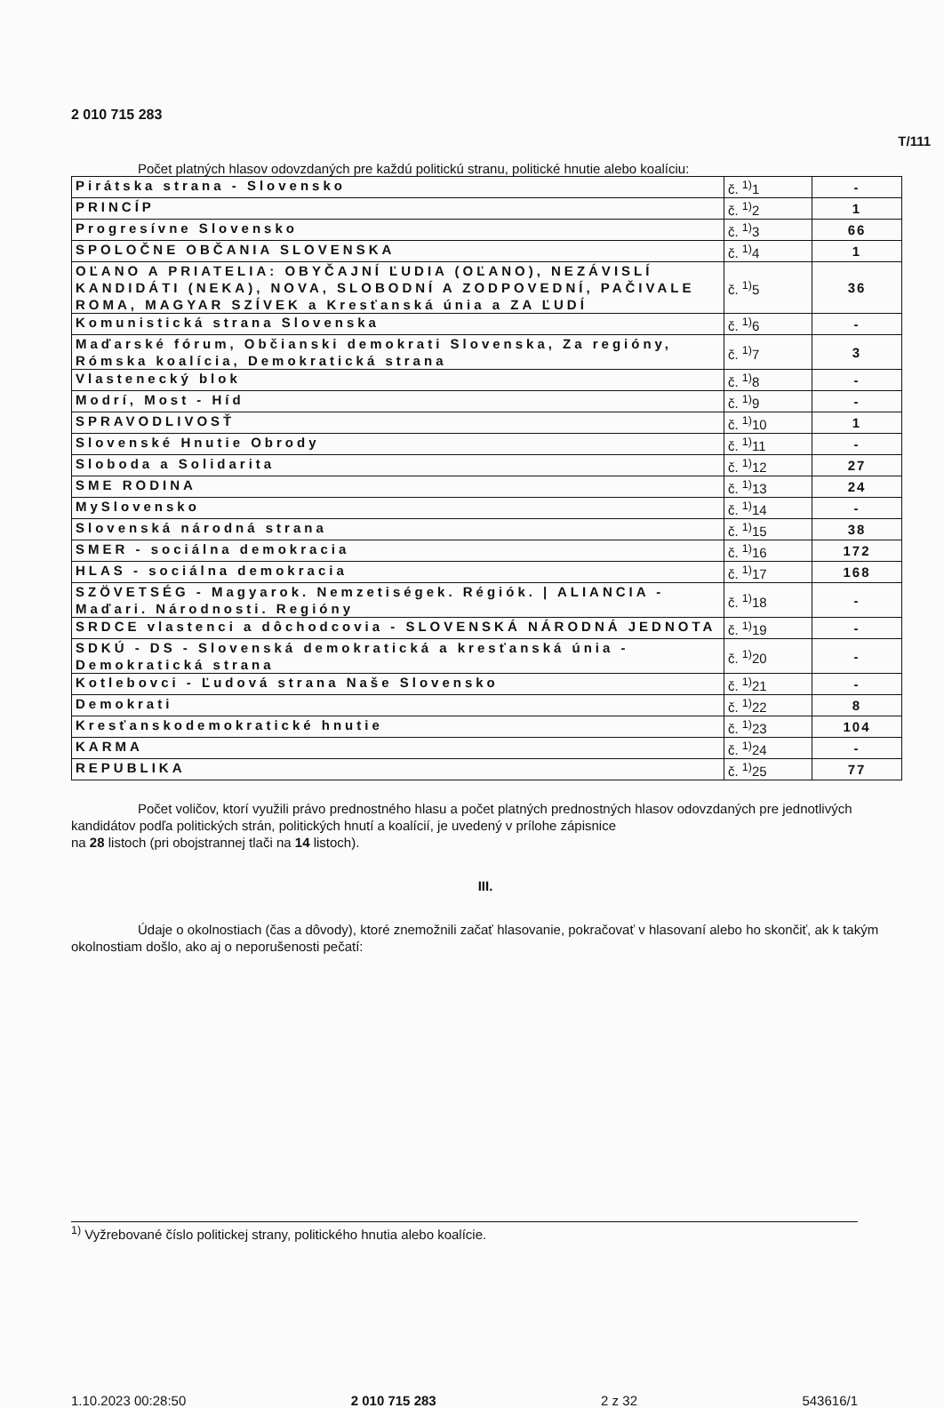2 010 715 283
T/111
Počet platných hlasov odovzdaných pre každú politickú stranu, politické hnutie alebo koalíciu:
| Pirátska strana - Slovensko | č. <sup>1)</sup>1 | - |
| PRINCÍP | č. <sup>1)</sup>2 | 1 |
| Progresívne Slovensko | č. <sup>1)</sup>3 | 66 |
| SPOLOČNE OBČANIA SLOVENSKA | č. <sup>1)</sup>4 | 1 |
| OĽANO A PRIATELIA: OBYČAJNÍ ĽUDIA (OĽANO), NEZÁVISLÍ KANDIDÁTI (NEKA), NOVA, SLOBODNÍ A ZODPOVEDNÍ, PAČIVALE ROMA, MAGYAR SZÍVEK a Kresťanská únia a ZA ĽUDÍ | č. <sup>1)</sup>5 | 36 |
| Komunistická strana Slovenska | č. <sup>1)</sup>6 | - |
| Maďarské fórum, Občianski demokrati Slovenska, Za regióny, Rómska koalícia, Demokratická strana | č. <sup>1)</sup>7 | 3 |
| Vlastenecký blok | č. <sup>1)</sup>8 | - |
| Modrí, Most - Híd | č. <sup>1)</sup>9 | - |
| SPRAVODLIVOSŤ | č. <sup>1)</sup>10 | 1 |
| Slovenské Hnutie Obrody | č. <sup>1)</sup>11 | - |
| Sloboda a Solidarita | č. <sup>1)</sup>12 | 27 |
| SME RODINA | č. <sup>1)</sup>13 | 24 |
| MySlovensko | č. <sup>1)</sup>14 | - |
| Slovenská národná strana | č. <sup>1)</sup>15 | 38 |
| SMER - sociálna demokracia | č. <sup>1)</sup>16 | 172 |
| HLAS - sociálna demokracia | č. <sup>1)</sup>17 | 168 |
| SZÖVETSÉG - Magyarok. Nemzetiségek. Régiók. / ALIANCIA - Maďari. Národnosti. Regióny | č. <sup>1)</sup>18 | - |
| SRDCE vlastenci a dôchodcovia - SLOVENSKÁ NÁRODNÁ JEDNOTA | č. <sup>1)</sup>19 | - |
| SDKÚ - DS - Slovenská demokratická a kresťanská únia - Demokratická strana | č. <sup>1)</sup>20 | - |
| Kotlebovci - Ľudová strana Naše Slovensko | č. <sup>1)</sup>21 | - |
| Demokrati | č. <sup>1)</sup>22 | 8 |
| Kresťanskodemokratické hnutie | č. <sup>1)</sup>23 | 104 |
| KARMA | č. <sup>1)</sup>24 | - |
| REPUBLIKA | č. <sup>1)</sup>25 | 77 |
Počet voličov, ktorí využili právo prednostného hlasu a počet platných prednostných hlasov odovzdaných pre jednotlivých kandidátov podľa politických strán, politických hnutí a koalícií, je uvedený v prílohe zápisnice
na 28 listoch (pri obojstrannej tlači na 14 listoch).
III.
Údaje o okolnostiach (čas a dôvody), ktoré znemožnili začať hlasovanie, pokračovať v hlasovaní alebo ho skončiť, ak k takým okolnostiam došlo, ako aj o neporušenosti pečatí:
<sup>1)</sup> Vyžrebované číslo politickej strany, politického hnutia alebo koalície.
1.10.2023 00:28:50 2 010 715 283 2 z 32 543616/1